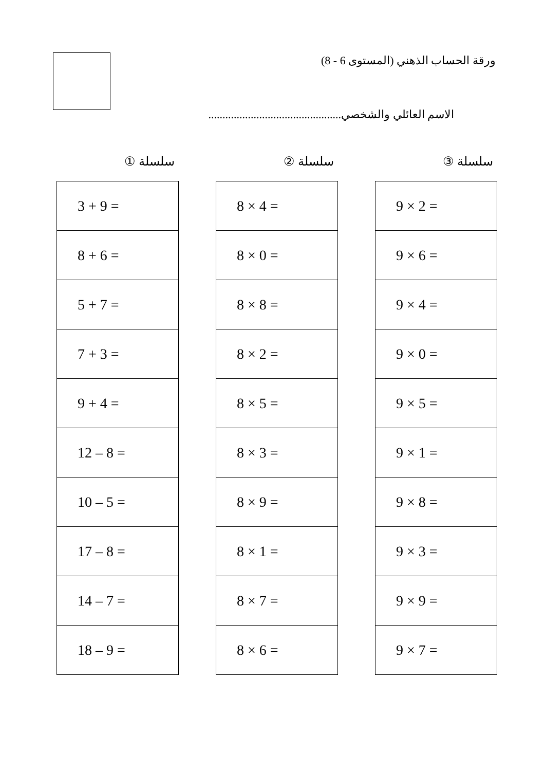ورقة الحساب الذهني (المستوى 6 - 8)
الاسم العائلي والشخصي...............................................
سلسلة ①
| 3 + 9 = |
| 8 + 6 = |
| 5 + 7 = |
| 7 + 3 = |
| 9 + 4 = |
| 12 – 8 = |
| 10 – 5 = |
| 17 – 8 = |
| 14 – 7 = |
| 18 – 9 = |
سلسلة ②
| 8 × 4 = |
| 8 × 0 = |
| 8 × 8 = |
| 8 × 2 = |
| 8 × 5 = |
| 8 × 3 = |
| 8 × 9 = |
| 8 × 1 = |
| 8 × 7 = |
| 8 × 6 = |
سلسلة ③
| 9 × 2 = |
| 9 × 6 = |
| 9 × 4 = |
| 9 × 0 = |
| 9 × 5 = |
| 9 × 1 = |
| 9 × 8 = |
| 9 × 3 = |
| 9 × 9 = |
| 9 × 7 = |